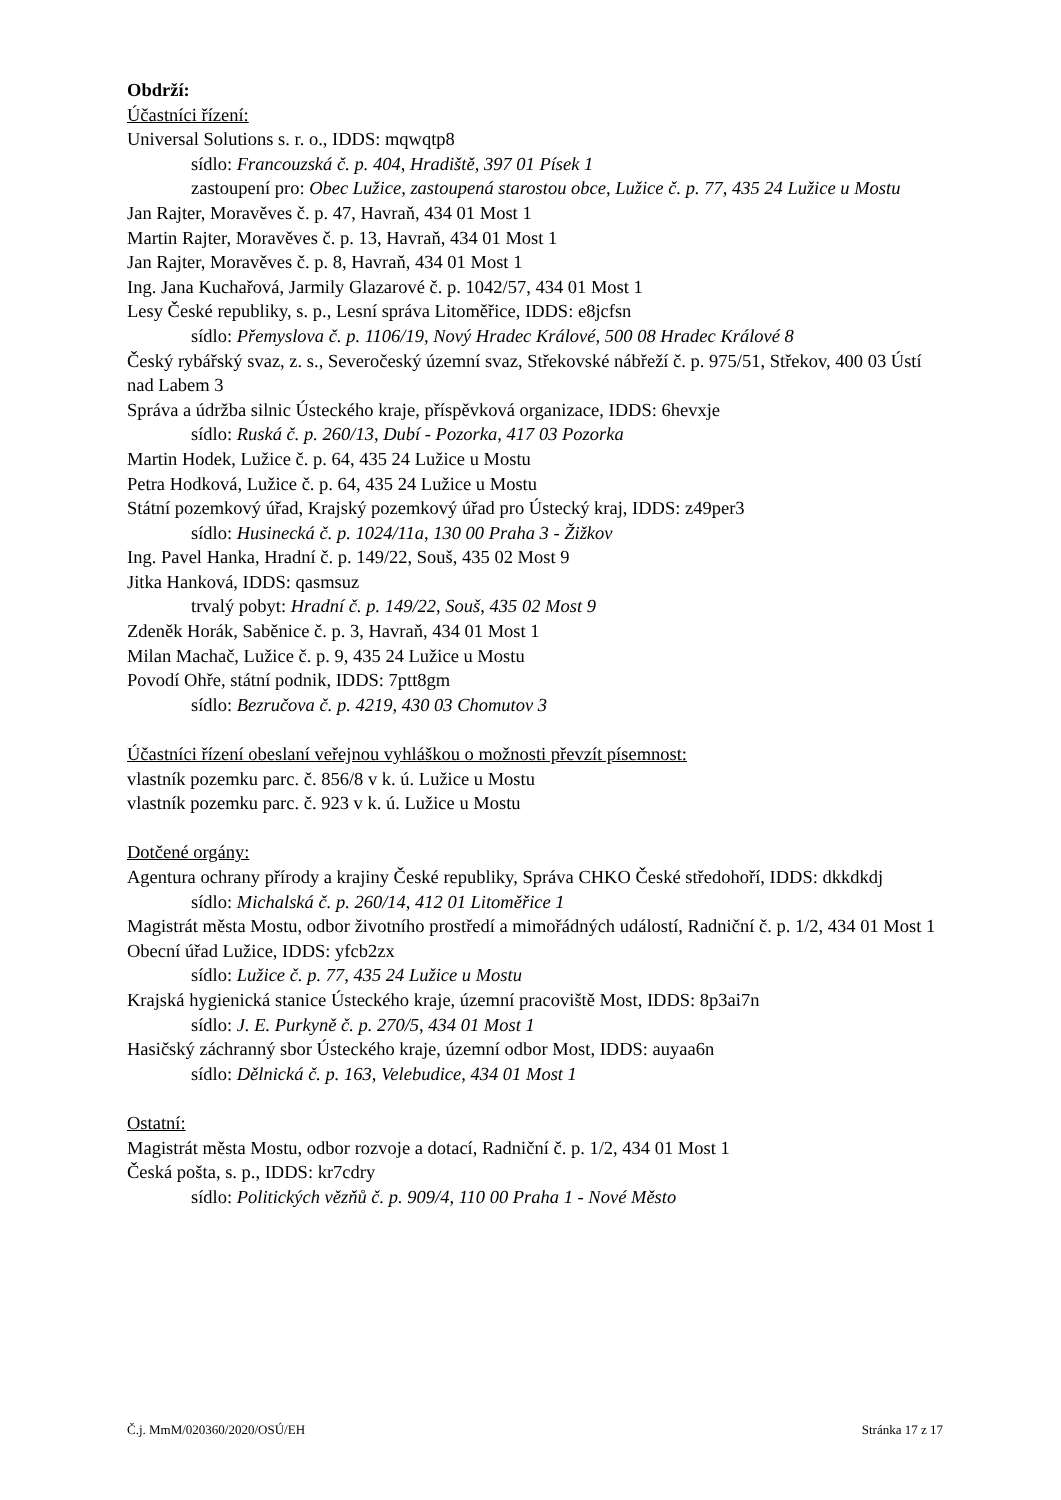Obdrží:
Účastníci řízení:
Universal Solutions s. r. o., IDDS: mqwqtp8
sídlo: Francouzská č. p. 404, Hradiště, 397 01 Písek 1
zastoupení pro: Obec Lužice, zastoupená starostou obce, Lužice č. p. 77, 435 24 Lužice u Mostu
Jan Rajter, Moravěves č. p. 47, Havraň, 434 01 Most 1
Martin Rajter, Moravěves č. p. 13, Havraň, 434 01 Most 1
Jan Rajter, Moravěves č. p. 8, Havraň, 434 01 Most 1
Ing. Jana Kuchařová, Jarmily Glazarové č. p. 1042/57, 434 01 Most 1
Lesy České republiky, s. p., Lesní správa Litoměřice, IDDS: e8jcfsn
sídlo: Přemyslova č. p. 1106/19, Nový Hradec Králové, 500 08 Hradec Králové 8
Český rybářský svaz, z. s., Severočeský územní svaz, Střekovské nábřeží č. p. 975/51, Střekov, 400 03 Ústí nad Labem 3
Správa a údržba silnic Ústeckého kraje, příspěvková organizace, IDDS: 6hevxje
sídlo: Ruská č. p. 260/13, Dubí - Pozorka, 417 03 Pozorka
Martin Hodek, Lužice č. p. 64, 435 24 Lužice u Mostu
Petra Hodková, Lužice č. p. 64, 435 24 Lužice u Mostu
Státní pozemkový úřad, Krajský pozemkový úřad pro Ústecký kraj, IDDS: z49per3
sídlo: Husinecká č. p. 1024/11a, 130 00 Praha 3 - Žižkov
Ing. Pavel Hanka, Hradní č. p. 149/22, Souš, 435 02 Most 9
Jitka Hanková, IDDS: qasmsuz
trvalý pobyt: Hradní č. p. 149/22, Souš, 435 02 Most 9
Zdeněk Horák, Saběnice č. p. 3, Havraň, 434 01 Most 1
Milan Machač, Lužice č. p. 9, 435 24 Lužice u Mostu
Povodí Ohře, státní podnik, IDDS: 7ptt8gm
sídlo: Bezručova č. p. 4219, 430 03 Chomutov 3
Účastníci řízení obeslaní veřejnou vyhláškou o možnosti převzít písemnost:
vlastník pozemku parc. č. 856/8 v k. ú. Lužice u Mostu
vlastník pozemku parc. č. 923 v k. ú. Lužice u Mostu
Dotčené orgány:
Agentura ochrany přírody a krajiny České republiky, Správa CHKO České středohoří, IDDS: dkkdkdj
sídlo: Michalská č. p. 260/14, 412 01 Litoměřice 1
Magistrát města Mostu, odbor životního prostředí a mimořádných událostí, Radniční č. p. 1/2, 434 01 Most 1
Obecní úřad Lužice, IDDS: yfcb2zx
sídlo: Lužice č. p. 77, 435 24 Lužice u Mostu
Krajská hygienická stanice Ústeckého kraje, územní pracoviště Most, IDDS: 8p3ai7n
sídlo: J. E. Purkyně č. p. 270/5, 434 01 Most 1
Hasičský záchranný sbor Ústeckého kraje, územní odbor Most, IDDS: auyaa6n
sídlo: Dělnická č. p. 163, Velebudice, 434 01 Most 1
Ostatní:
Magistrát města Mostu, odbor rozvoje a dotací, Radniční č. p. 1/2, 434 01 Most 1
Česká pošta, s. p., IDDS: kr7cdry
sídlo: Politických vězňů č. p. 909/4, 110 00 Praha 1 - Nové Město
Č.j. MmM/020360/2020/OSÚ/EH Stránka 17 z 17